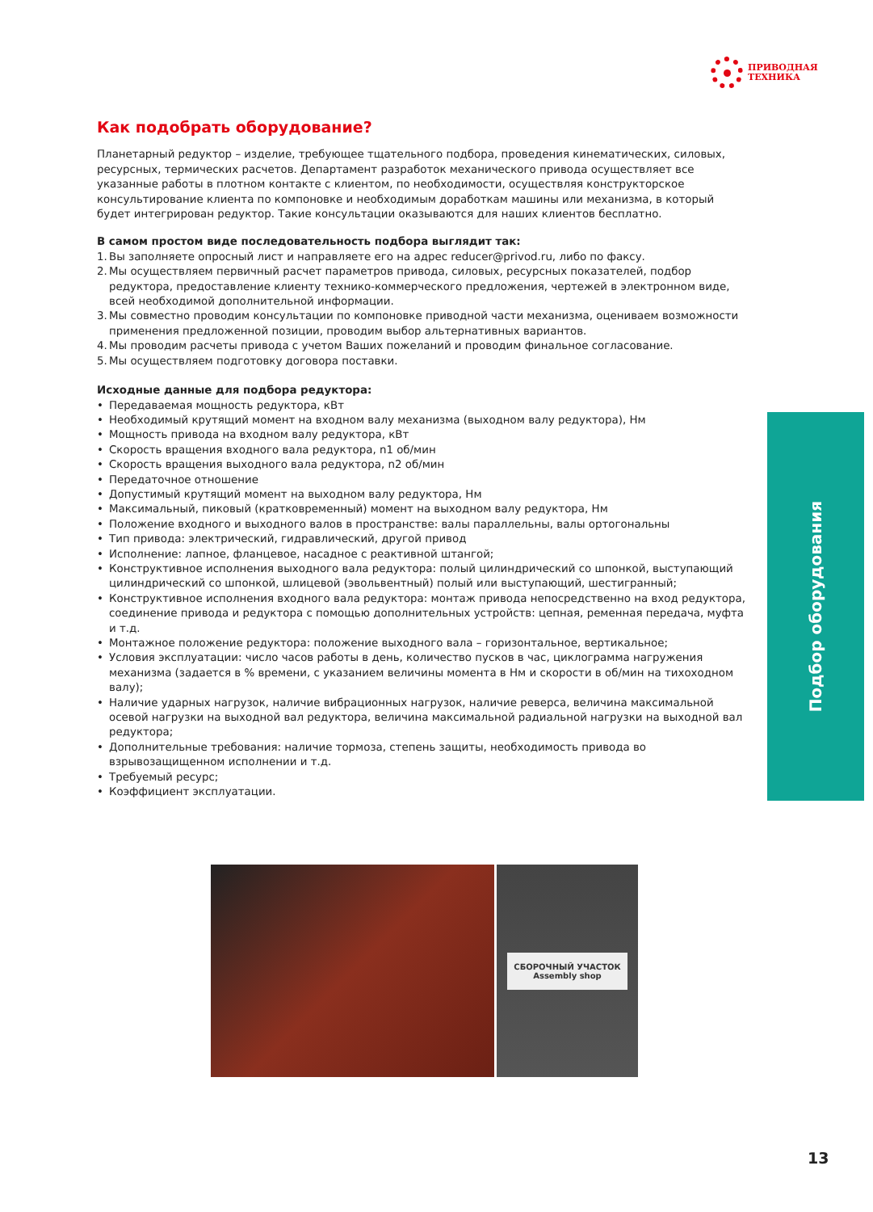ПРИВОДНАЯ
ТЕХНИКА
Как подобрать оборудование?
Планетарный редуктор – изделие, требующее тщательного подбора, проведения кинематических, силовых, ресурсных, термических расчетов. Департамент разработок механического привода осуществляет все указанные работы в плотном контакте с клиентом, по необходимости, осуществляя конструкторское консультирование клиента по компоновке и необходимым доработкам машины или механизма, в который будет интегрирован редуктор. Такие консультации оказываются для наших клиентов бесплатно.
В самом простом виде последовательность подбора выглядит так:
1. Вы заполняете опросный лист и направляете его на адрес reducer@privod.ru, либо по факсу.
2. Мы осуществляем первичный расчет параметров привода, силовых, ресурсных показателей, подбор редуктора, предоставление клиенту технико-коммерческого предложения, чертежей в электронном виде, всей необходимой дополнительной информации.
3. Мы совместно проводим консультации по компоновке приводной части механизма, оцениваем возможности применения предложенной позиции, проводим выбор альтернативных вариантов.
4. Мы проводим расчеты привода с учетом Ваших пожеланий и проводим финальное согласование.
5. Мы осуществляем подготовку договора поставки.
Исходные данные для подбора редуктора:
• Передаваемая мощность редуктора, кВт
• Необходимый крутящий момент на входном валу механизма (выходном валу редуктора), Нм
• Мощность привода на входном валу редуктора, кВт
• Скорость вращения входного вала редуктора, n1 об/мин
• Скорость вращения выходного вала редуктора, n2 об/мин
• Передаточное отношение
• Допустимый крутящий момент на выходном валу редуктора, Нм
• Максимальный, пиковый (кратковременный) момент на выходном валу редуктора, Нм
• Положение входного и выходного валов в пространстве: валы параллельны, валы ортогональны
• Тип привода: электрический, гидравлический, другой привод
• Исполнение: лапное, фланцевое, насадное с реактивной штангой;
• Конструктивное исполнения выходного вала редуктора: полый цилиндрический со шпонкой, выступающий цилиндрический со шпонкой, шлицевой (эвольвентный) полый или выступающий, шестигранный;
• Конструктивное исполнения входного вала редуктора: монтаж привода непосредственно на вход редуктора, соединение привода и редуктора с помощью дополнительных устройств: цепная, ременная передача, муфта и т.д.
• Монтажное положение редуктора: положение выходного вала – горизонтальное, вертикальное;
• Условия эксплуатации: число часов работы в день, количество пусков в час, циклограмма нагружения механизма (задается в % времени, с указанием величины момента в Нм и скорости в об/мин на тихоходном валу);
• Наличие ударных нагрузок, наличие вибрационных нагрузок, наличие реверса, величина максимальной осевой нагрузки на выходной вал редуктора, величина максимальной радиальной нагрузки на выходной вал редуктора;
• Дополнительные требования: наличие тормоза, степень защиты, необходимость привода во взрывозащищенном исполнении и т.д.
• Требуемый ресурс;
• Коэффициент эксплуатации.
Подбор оборудования
СБОРОЧНЫЙ УЧАСТОК
Assembly shop
13